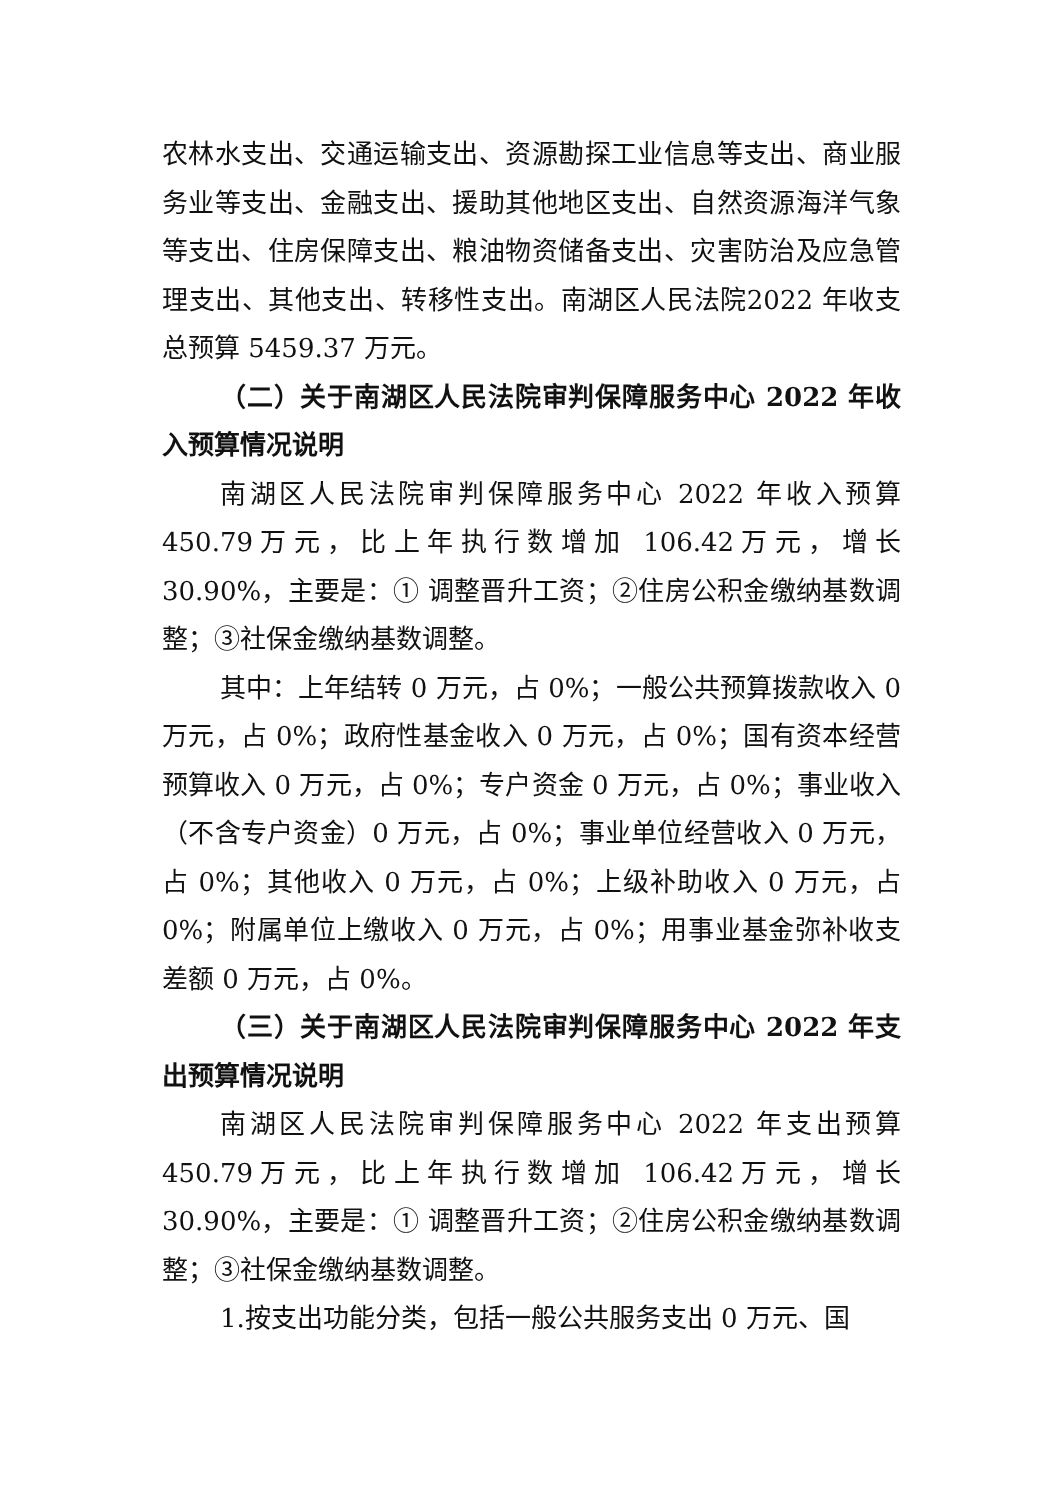农林水支出、交通运输支出、资源勘探工业信息等支出、商业服务业等支出、金融支出、援助其他地区支出、自然资源海洋气象等支出、住房保障支出、粮油物资储备支出、灾害防治及应急管理支出、其他支出、转移性支出。南湖区人民法院2022 年收支总预算 5459.37 万元。
（二）关于南湖区人民法院审判保障服务中心 2022 年收入预算情况说明
南湖区人民法院审判保障服务中心 2022 年收入预算 450.79万元，比上年执行数增加 106.42万元，增长 30.90%，主要是：① 调整晋升工资；②住房公积金缴纳基数调整；③社保金缴纳基数调整。
其中：上年结转 0 万元，占 0%；一般公共预算拨款收入 0 万元，占 0%；政府性基金收入 0 万元，占 0%；国有资本经营预算收入 0 万元，占 0%；专户资金 0 万元，占 0%；事业收入（不含专户资金）0 万元，占 0%；事业单位经营收入 0 万元，占 0%；其他收入 0 万元，占 0%；上级补助收入 0 万元，占 0%；附属单位上缴收入 0 万元，占 0%；用事业基金弥补收支差额 0 万元，占 0%。
（三）关于南湖区人民法院审判保障服务中心 2022 年支出预算情况说明
南湖区人民法院审判保障服务中心 2022 年支出预算 450.79万元，比上年执行数增加 106.42万元，增长 30.90%，主要是：① 调整晋升工资；②住房公积金缴纳基数调整；③社保金缴纳基数调整。
1.按支出功能分类，包括一般公共服务支出 0 万元、国